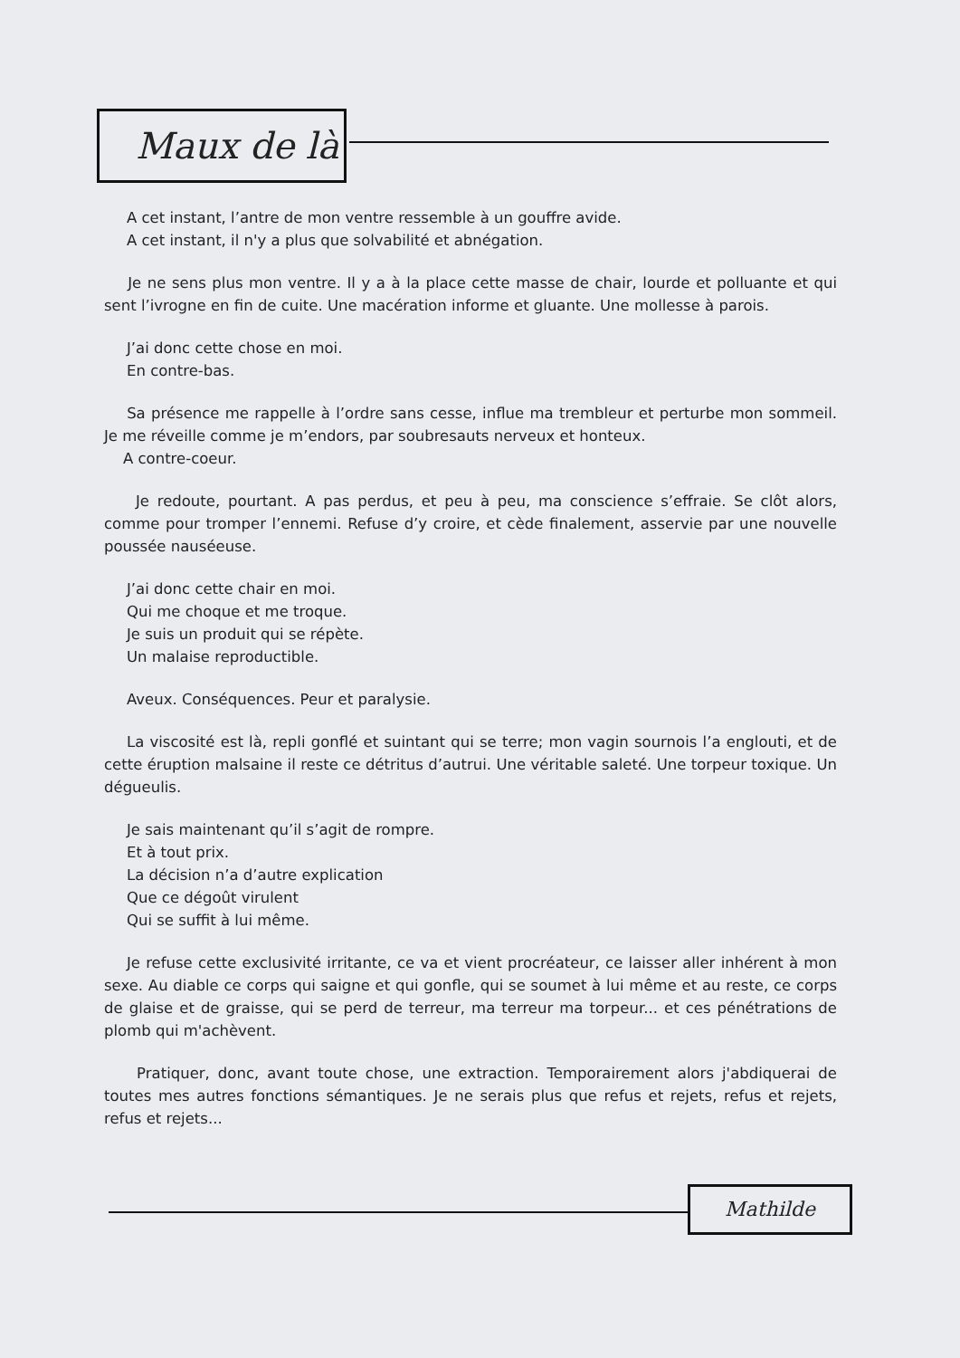Maux de là
A cet instant, l’antre de mon ventre ressemble à un gouffre avide.
A cet instant, il n'y a plus que solvabilité et abnégation.
Je ne sens plus mon ventre. Il y a à la place cette masse de chair, lourde et polluante et qui sent l’ivrogne en fin de cuite. Une macération informe et gluante. Une mollesse à parois.
J’ai donc cette chose en moi.
En contre-bas.
Sa présence me rappelle à l’ordre sans cesse, influe ma trembleur et perturbe mon sommeil. Je me réveille comme je m’endors, par soubresauts nerveux et honteux.
A contre-coeur.
Je redoute, pourtant. A pas perdus, et peu à peu, ma conscience s’effraie. Se clôt alors, comme pour tromper l’ennemi. Refuse d’y croire, et cède finalement, asservie par une nouvelle poussée nauséeuse.
J’ai donc cette chair en moi.
Qui me choque et me troque.
Je suis un produit qui se répète.
Un malaise reproductible.
Aveux. Conséquences. Peur et paralysie.
La viscosité est là, repli gonflé et suintant qui se terre; mon vagin sournois l’a englouti, et de cette éruption malsaine il reste ce détritus d’autrui. Une véritable saleté. Une torpeur toxique. Un dégueulis.
Je sais maintenant qu’il s’agit de rompre.
Et à tout prix.
La décision n’a d’autre explication
Que ce dégoût virulent
Qui se suffit à lui même.
Je refuse cette exclusivité irritante, ce va et vient procréateur, ce laisser aller inhérent à mon sexe. Au diable ce corps qui saigne et qui gonfle, qui se soumet à lui même et au reste, ce corps de glaise et de graisse, qui se perd de terreur, ma terreur ma torpeur... et ces pénétrations de plomb qui m'achèvent.
Pratiquer, donc, avant toute chose, une extraction. Temporairement alors j'abdiquerai de toutes mes autres fonctions sémantiques. Je ne serais plus que refus et rejets, refus et rejets, refus et rejets...
Mathilde